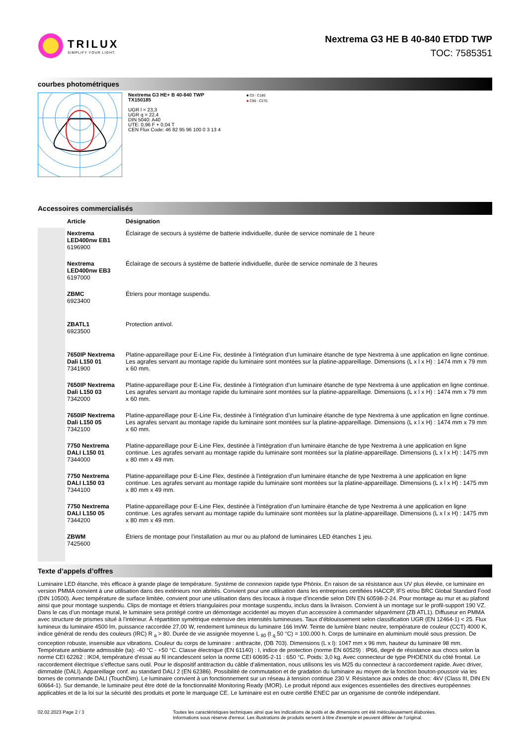TRILUX
SIMPLIFY YOUR LIGHT.
Nextrema G3 HE B 40-840 ETDD TWP
TOC: 7585351
courbes photométriques
Nextrema G3 HE+ B 40-840 TWP
TX150185
UGR l = 23,3
UGR q = 22,4
DIN 5040: A40
UTE: 0,96 F + 0,04 T
CEN Flux Code: 46 82 95 96 100 0 3 13 4
■ C0 - C180
■ C90 - C270
Accessoires commercialisés
| | Article | Désignation |
| --- | --- | --- |
| | Nextrema LED400nw EB1 6196900 | Éclairage de secours à système de batterie individuelle, durée de service nominale de 1 heure |
| | Nextrema LED400nw EB3 6197000 | Éclairage de secours à système de batterie individuelle, durée de service nominale de 3 heures |
| | ZBMC 6923400 | Étriers pour montage suspendu. |
| | ZBATL1 6923500 | Protection antivol. |
| | 7650IP Nextrema Dali L150 01 7341900 | Platine-appareillage pour E-Line Fix, destinée à l’intégration d’un luminaire étanche de type Nextrema à une application en ligne continue. Les agrafes servant au montage rapide du luminaire sont montées sur la platine-appareillage. Dimensions (L x l x H) : 1474 mm x 79 mm x 60 mm. |
| | 7650IP Nextrema Dali L150 03 7342000 | Platine-appareillage pour E-Line Fix, destinée à l’intégration d’un luminaire étanche de type Nextrema à une application en ligne continue. Les agrafes servant au montage rapide du luminaire sont montées sur la platine-appareillage. Dimensions (L x l x H) : 1474 mm x 79 mm x 60 mm. |
| | 7650IP Nextrema Dali L150 05 7342100 | Platine-appareillage pour E-Line Fix, destinée à l’intégration d’un luminaire étanche de type Nextrema à une application en ligne continue. Les agrafes servant au montage rapide du luminaire sont montées sur la platine-appareillage. Dimensions (L x l x H) : 1474 mm x 79 mm x 60 mm. |
| | 7750 Nextrema DALI L150 01 7344000 | Platine-appareillage pour E-Line Flex, destinée à l’intégration d’un luminaire étanche de type Nextrema à une application en ligne continue. Les agrafes servant au montage rapide du luminaire sont montées sur la platine-appareillage. Dimensions (L x l x H) : 1475 mm x 80 mm x 49 mm. |
| | 7750 Nextrema DALI L150 03 7344100 | Platine-appareillage pour E-Line Flex, destinée à l’intégration d’un luminaire étanche de type Nextrema à une application en ligne continue. Les agrafes servant au montage rapide du luminaire sont montées sur la platine-appareillage. Dimensions (L x l x H) : 1475 mm x 80 mm x 49 mm. |
| | 7750 Nextrema DALI L150 05 7344200 | Platine-appareillage pour E-Line Flex, destinée à l’intégration d’un luminaire étanche de type Nextrema à une application en ligne continue. Les agrafes servant au montage rapide du luminaire sont montées sur la platine-appareillage. Dimensions (L x l x H) : 1475 mm x 80 mm x 49 mm. |
| | ZBWM 7425600 | Étriers de montage pour l’installation au mur ou au plafond de luminaires LED étanches 1 jeu. |
Texte d’appels d’offres
Luminaire LED étanche, très efficace à grande plage de température. Système de connexion rapide type Phönix. En raison de sa résistance aux UV plus élevée, ce luminaire en version PMMA convient à une utilisation dans des extérieurs non abrités. Convient pour une utilisation dans les entreprises certifiées HACCP, IFS et/ou BRC Global Standard Food (DIN 10500). Avec température de surface limitée, convient pour une utilisation dans des locaux à risque d'incendie selon DIN EN 60598-2-24. Pour montage au mur et au plafond ainsi que pour montage suspendu. Clips de montage et étriers triangulaires pour montage suspendu, inclus dans la livraison. Convient à un montage sur le profil-support 190 VZ. Dans le cas d’un montage mural, le luminaire sera protégé contre un démontage accidentel au moyen d’un accessoire à commander séparément (ZB ATL1). Diffuseur en PMMA avec structure de prismes situé à l’intérieur. À répartition symétrique extensive des intensités lumineuses. Taux d'éblouissement selon classification UGR (EN 12464-1) < 25. Flux lumineux du luminaire 4500 lm, puissance raccordée 27,00 W, rendement lumineux du luminaire 166 lm/W. Teinte de lumière blanc neutre, température de couleur (CCT) 4000 K, indice général de rendu des couleurs (IRC) R <sub>a</sub> > 80. Durée de vie assignée moyenne L <sub>80</sub> (t <sub>q</sub> 50 °C) = 100.000 h. Corps de luminaire en aluminium moulé sous pression. De conception robuste, insensible aux vibrations. Couleur du corps de luminaire : anthracite, (DB 703). Dimensions (L x l): 1047 mm x 96 mm, hauteur du luminaire 98 mm. Température ambiante admissible (ta): -40 °C - +50 °C. Classe électrique (EN 61140) : I, indice de protection (norme EN 60529) : IP66, degré de résistance aux chocs selon la norme CEI 62262 : IK04, température d'essai au fil incandescent selon la norme CEI 60695-2-11 : 650 °C. Poids: 3,0 kg. Avec connecteur de type PHOENIX du côté frontal. Le raccordement électrique s’effectue sans outil. Pour le dispositif antitraction du câble d’alimentation, nous utilisons les vis M25 du connecteur à raccordement rapide. Avec driver, dimmable (DALI). Appareillage conf. au standard DALI 2 (EN 62386). Possibilité de commutation et de gradation du luminaire au moyen de la fonction bouton-poussoir via les bornes de commande DALI (TouchDim). Le luminaire convient à un fonctionnement sur un réseau à tension continue 230 V. Résistance aux ondes de choc: 4kV (Class III, DIN EN 60664-1). Sur demande, le luminaire peut être doté de la fonctionnalité Monitoring Ready (MOR). Le produit répond aux exigences essentielles des directives européennes applicables et de la loi sur la sécurité des produits et porte le marquage CE. Le luminaire est en outre certifié ENEC par un organisme de contrôle indépendant.
02.02.2023 Page 2 / 3 Toutes les caractéristiques techniques ainsi que les indications de poids et de dimensions ont été méticuleusement élaborées.
Informations sous réserve d'erreur. Les illustrations de produits servent à titre d'exemple et peuvent différer de l'original.